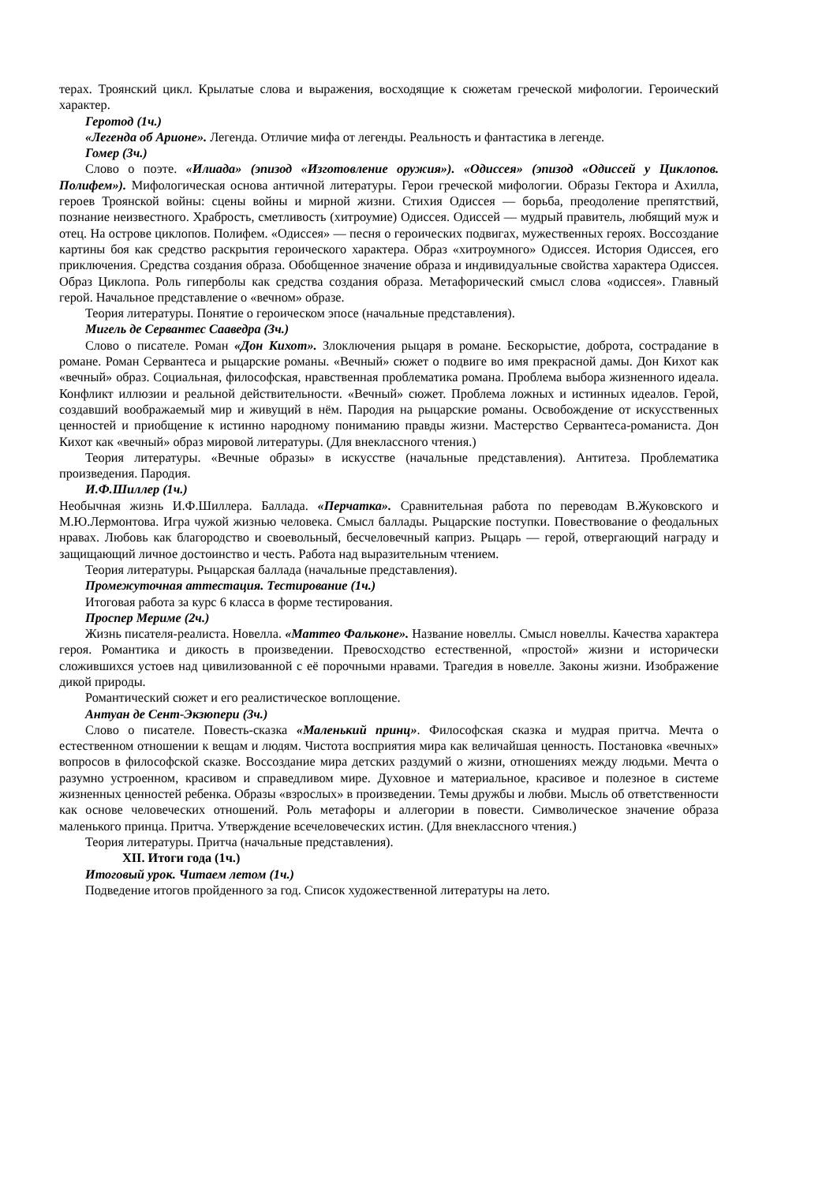терах. Троянский цикл. Крылатые слова и выражения, восходящие к сюжетам греческой мифологии. Героический характер.
Геротод (1ч.)
«Легенда об Арионе». Легенда. Отличие мифа от легенды. Реальность и фантастика в легенде.
Гомер (3ч.)
Слово о поэте. «Илиада» (эпизод «Изготовление оружия»). «Одиссея» (эпизод «Одиссей у Циклопов. Полифем»). Мифологическая основа античной литературы. Герои греческой мифологии. Образы Гектора и Ахилла, героев Троянской войны: сцены войны и мирной жизни. Стихия Одиссея — борьба, преодоление препятствий, познание неизвестного. Храбрость, сметливость (хитроумие) Одиссея. Одиссей — мудрый правитель, любящий муж и отец. На острове циклопов. Полифем. «Одиссея» — песня о героических подвигах, мужественных героях. Воссоздание картины боя как средство раскрытия героического характера. Образ «хитроумного» Одиссея. История Одиссея, его приключения. Средства создания образа. Обобщенное значение образа и индивидуальные свойства характера Одиссея. Образ Циклопа. Роль гиперболы как средства создания образа. Метафорический смысл слова «одиссея». Главный герой. Начальное представление о «вечном» образе.
Теория литературы. Понятие о героическом эпосе (начальные представления).
Мигель де Сервантес Сааведра (3ч.)
Слово о писателе. Роман «Дон Кихот». Злоключения рыцаря в романе. Бескорыстие, доброта, сострадание в романе. Роман Сервантеса и рыцарские романы. «Вечный» сюжет о подвиге во имя прекрасной дамы. Дон Кихот как «вечный» образ. Социальная, философская, нравственная проблематика романа. Проблема выбора жизненного идеала. Конфликт иллюзии и реальной действительности. «Вечный» сюжет. Проблема ложных и истинных идеалов. Герой, создавший воображаемый мир и живущий в нём. Пародия на рыцарские романы. Освобождение от искусственных ценностей и приобщение к истинно народному пониманию правды жизни. Мастерство Сервантеса-романиста. Дон Кихот как «вечный» образ мировой литературы. (Для внеклассного чтения.)
Теория литературы. «Вечные образы» в искусстве (начальные представления). Антитеза. Проблематика произведения. Пародия.
И.Ф.Шиллер (1ч.)
Необычная жизнь И.Ф.Шиллера. Баллада. «Перчатка». Сравнительная работа по переводам В.Жуковского и М.Ю.Лермонтова. Игра чужой жизнью человека. Смысл баллады. Рыцарские поступки. Повествование о феодальных нравах. Любовь как благородство и своевольный, бесчеловечный каприз. Рыцарь — герой, отвергающий награду и защищающий личное достоинство и честь. Работа над выразительным чтением.
Теория литературы. Рыцарская баллада (начальные представления).
Промежуточная аттестация. Тестирование (1ч.)
Итоговая работа за курс 6 класса в форме тестирования.
Проспер Мериме (2ч.)
Жизнь писателя-реалиста. Новелла. «Маттео Фальконе». Название новеллы. Смысл новеллы. Качества характера героя. Романтика и дикость в произведении. Превосходство естественной, «простой» жизни и исторически сложившихся устоев над цивилизованной с её порочными нравами. Трагедия в новелле. Законы жизни. Изображение дикой природы.
Романтический сюжет и его реалистическое воплощение.
Антуан де Сент-Экзюпери (3ч.)
Слово о писателе. Повесть-сказка «Маленький принц». Философская сказка и мудрая притча. Мечта о естественном отношении к вещам и людям. Чистота восприятия мира как величайшая ценность. Постановка «вечных» вопросов в философской сказке. Воссоздание мира детских раздумий о жизни, отношениях между людьми. Мечта о разумно устроенном, красивом и справедливом мире. Духовное и материальное, красивое и полезное в системе жизненных ценностей ребенка. Образы «взрослых» в произведении. Темы дружбы и любви. Мысль об ответственности как основе человеческих отношений. Роль метафоры и аллегории в повести. Символическое значение образа маленького принца. Притча. Утверждение всечеловеческих истин. (Для внеклассного чтения.)
Теория литературы. Притча (начальные представления).
XII. Итоги года (1ч.)
Итоговый урок. Читаем летом (1ч.)
Подведение итогов пройденного за год. Список художественной литературы на лето.